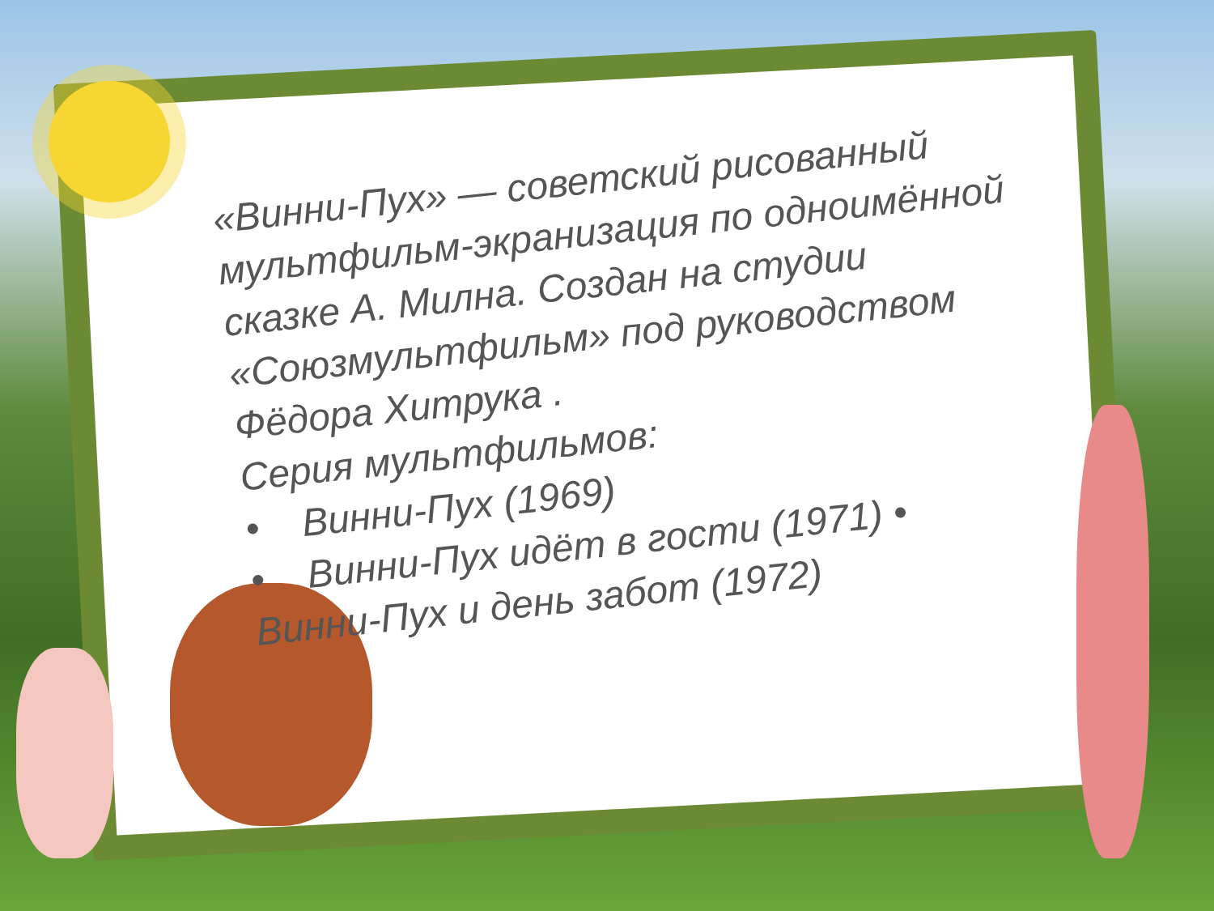«Винни-Пух» — советский рисованный мультфильм-экранизация по одноимённой сказке А. Милна. Создан на студии «Союзмультфильм» под руководством Фёдора Хитрука .
Серия мультфильмов:
• Винни-Пух (1969)
• Винни-Пух идёт в гости (1971) •
Винни-Пух и день забот (1972)